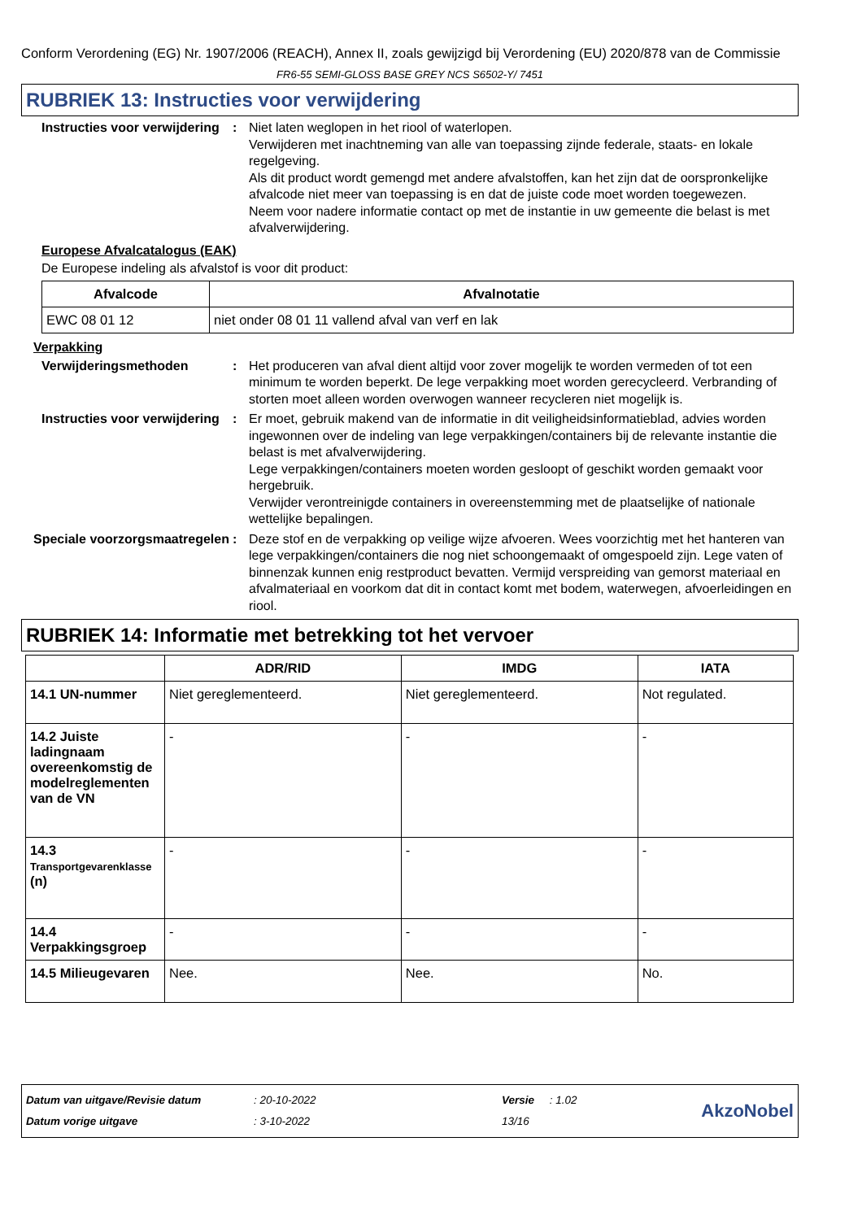Conform Verordening (EG) Nr. 1907/2006 (REACH), Annex II, zoals gewijzigd bij Verordening (EU) 2020/878 van de Commissie
FR6-55 SEMI-GLOSS BASE GREY NCS S6502-Y/ 7451
RUBRIEK 13: Instructies voor verwijdering
Instructies voor verwijdering
: Niet laten weglopen in het riool of waterlopen.
Verwijderen met inachtneming van alle van toepassing zijnde federale, staats- en lokale regelgeving.
Als dit product wordt gemengd met andere afvalstoffen, kan het zijn dat de oorspronkelijke afvalcode niet meer van toepassing is en dat de juiste code moet worden toegewezen.
Neem voor nadere informatie contact op met de instantie in uw gemeente die belast is met afvalverwijdering.
Europese Afvalcatalogus (EAK)
De Europese indeling als afvalstof is voor dit product:
| Afvalcode | Afvalnotatie |
| --- | --- |
| EWC 08 01 12 | niet onder 08 01 11 vallend afval van verf en lak |
Verpakking
Verwijderingsmethoden : Het produceren van afval dient altijd voor zover mogelijk te worden vermeden of tot een minimum te worden beperkt. De lege verpakking moet worden gerecycleerd. Verbranding of storten moet alleen worden overwogen wanneer recycleren niet mogelijk is.
Instructies voor verwijdering
: Er moet, gebruik makend van de informatie in dit veiligheidsinformatieblad, advies worden ingewonnen over de indeling van lege verpakkingen/containers bij de relevante instantie die belast is met afvalverwijdering.
Lege verpakkingen/containers moeten worden gesloopt of geschikt worden gemaakt voor hergebruik.
Verwijder verontreinigde containers in overeenstemming met de plaatselijke of nationale wettelijke bepalingen.
Speciale voorzorgsmaatregelen
: Deze stof en de verpakking op veilige wijze afvoeren. Wees voorzichtig met het hanteren van lege verpakkingen/containers die nog niet schoongemaakt of omgespoeld zijn. Lege vaten of binnenzak kunnen enig restproduct bevatten. Vermijd verspreiding van gemorst materiaal en afvalmateriaal en voorkom dat dit in contact komt met bodem, waterwegen, afvoerleidingen en riool.
RUBRIEK 14: Informatie met betrekking tot het vervoer
| | ADR/RID | IMDG | IATA |
| --- | --- | --- | --- |
| 14.1 UN-nummer | Niet gereglementeerd. | Niet gereglementeerd. | Not regulated. |
| 14.2 Juiste ladingnaam overeenkomstig de modelreglementen van de VN | - | - | - |
| 14.3 Transportgevarenklasse (n) | - | - | - |
| 14.4 Verpakkingsgroep | - | - | - |
| 14.5 Milieugevaren | Nee. | Nee. | No. |
Datum van uitgave/Revisie datum
Datum vorige uitgave
: 20-10-2022
: 3-10-2022
Versie : 1.02
13/16
AkzoNobel